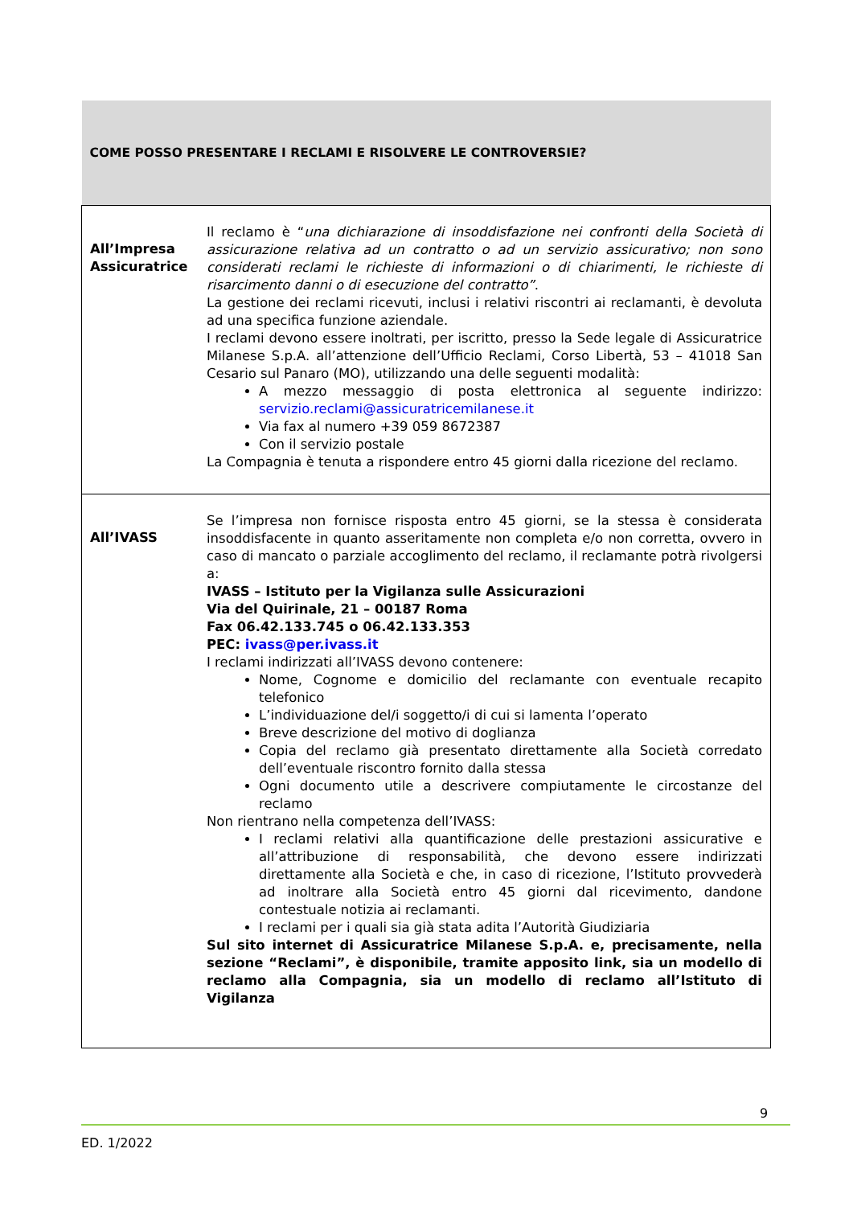| COME POSSO PRESENTARE I RECLAMI E RISOLVERE LE CONTROVERSIE? | |
| --- | --- |
| All’Impresa Assicuratrice | Il reclamo è “ una dichiarazione di insoddisfazione nei confronti della Società di assicurazione relativa ad un contratto o ad un servizio assicurativo; non sono considerati reclami le richieste di informazioni o di chiarimenti, le richieste di risarcimento danni o di esecuzione del contratto” . La gestione dei reclami ricevuti, inclusi i relativi riscontri ai reclamanti, è devoluta ad una specifica funzione aziendale. I reclami devono essere inoltrati, per iscritto, presso la Sede legale di Assicuratrice Milanese S.p.A. all’attenzione dell’Ufficio Reclami, Corso Libertà, 53 – 41018 San Cesario sul Panaro (MO), utilizzando una delle seguenti modalità: A mezzo messaggio di posta elettronica al seguente indirizzo: servizio.reclami@assicuratricemilanese.it Via fax al numero +39 059 8672387 Con il servizio postale La Compagnia è tenuta a rispondere entro 45 giorni dalla ricezione del reclamo. |
| All’IVASS | Se l’impresa non fornisce risposta entro 45 giorni, se la stessa è considerata insoddisfacente in quanto asseritamente non completa e/o non corretta, ovvero in caso di mancato o parziale accoglimento del reclamo, il reclamante potrà rivolgersi a: IVASS – Istituto per la Vigilanza sulle Assicurazioni Via del Quirinale, 21 – 00187 Roma Fax 06.42.133.745 o 06.42.133.353 PEC: ivass@per.ivass.it I reclami indirizzati all’IVASS devono contenere: Nome, Cognome e domicilio del reclamante con eventuale recapito telefonico L’individuazione del/i soggetto/i di cui si lamenta l’operato Breve descrizione del motivo di doglianza Copia del reclamo già presentato direttamente alla Società corredato dell’eventuale riscontro fornito dalla stessa Ogni documento utile a descrivere compiutamente le circostanze del reclamo Non rientrano nella competenza dell’IVASS: I reclami relativi alla quantificazione delle prestazioni assicurative e all’attribuzione di responsabilità, che devono essere indirizzati direttamente alla Società e che, in caso di ricezione, l’Istituto provvederà ad inoltrare alla Società entro 45 giorni dal ricevimento, dandone contestuale notizia ai reclamanti. I reclami per i quali sia già stata adita l’Autorità Giudiziaria Sul sito internet di Assicuratrice Milanese S.p.A. e, precisamente, nella sezione “Reclami”, è disponibile, tramite apposito link, sia un modello di reclamo alla Compagnia, sia un modello di reclamo all’Istituto di Vigilanza |
9
ED. 1/2022